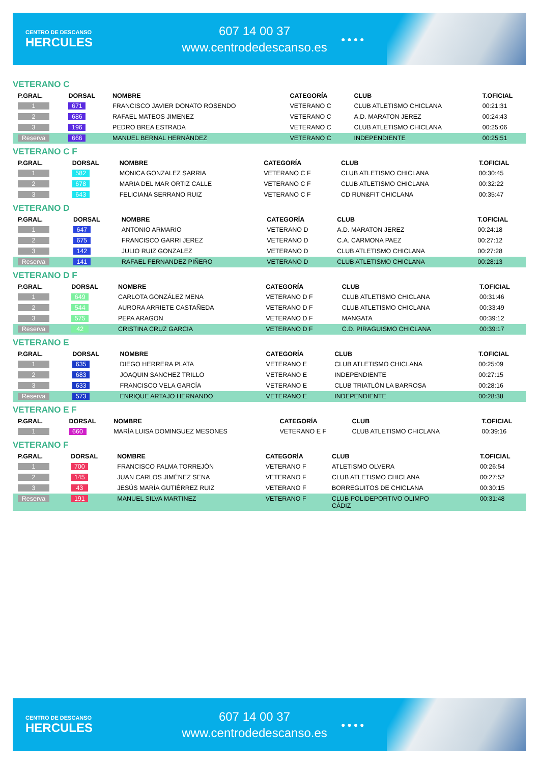CENTRO DE DESCANSO
HERCULES
607 14 00 37
www.centrodedescanso.es
● ● ● ●
VETERANO C
| P.GRAL. | DORSAL | NOMBRE | CATEGORÍA | CLUB | T.OFICIAL |
| --- | --- | --- | --- | --- | --- |
| 1 | 671 | FRANCISCO JAVIER DONATO ROSENDO | VETERANO C | CLUB ATLETISMO CHICLANA | 00:21:31 |
| 2 | 686 | RAFAEL MATEOS JIMENEZ | VETERANO C | A.D. MARATON JEREZ | 00:24:43 |
| 3 | 196 | PEDRO BREA ESTRADA | VETERANO C | CLUB ATLETISMO CHICLANA | 00:25:06 |
| Reserva | 666 | MANUEL BERNAL HERNÁNDEZ | VETERANO C | INDEPENDIENTE | 00:25:51 |
VETERANO C F
| P.GRAL. | DORSAL | NOMBRE | CATEGORÍA | CLUB | T.OFICIAL |
| --- | --- | --- | --- | --- | --- |
| 1 | 582 | MONICA GONZALEZ SARRIA | VETERANO C F | CLUB ATLETISMO CHICLANA | 00:30:45 |
| 2 | 678 | MARIA DEL MAR ORTIZ CALLE | VETERANO C F | CLUB ATLETISMO CHICLANA | 00:32:22 |
| 3 | 643 | FELICIANA SERRANO RUIZ | VETERANO C F | CD RUN&FIT CHICLANA | 00:35:47 |
VETERANO D
| P.GRAL. | DORSAL | NOMBRE | CATEGORÍA | CLUB | T.OFICIAL |
| --- | --- | --- | --- | --- | --- |
| 1 | 647 | ANTONIO ARMARIO | VETERANO D | A.D. MARATON JEREZ | 00:24:18 |
| 2 | 675 | FRANCISCO GARRI JEREZ | VETERANO D | C.A. CARMONA PAEZ | 00:27:12 |
| 3 | 142 | JULIO RUIZ GONZALEZ | VETERANO D | CLUB ATLETISMO CHICLANA | 00:27:28 |
| Reserva | 141 | RAFAEL FERNANDEZ PIÑERO | VETERANO D | CLUB ATLETISMO CHICLANA | 00:28:13 |
VETERANO D F
| P.GRAL. | DORSAL | NOMBRE | CATEGORÍA | CLUB | T.OFICIAL |
| --- | --- | --- | --- | --- | --- |
| 1 | 649 | CARLOTA GONZÁLEZ MENA | VETERANO D F | CLUB ATLETISMO CHICLANA | 00:31:46 |
| 2 | 544 | AURORA ARRIETE CASTAÑEDA | VETERANO D F | CLUB ATLETISMO CHICLANA | 00:33:49 |
| 3 | 575 | PEPA ARAGON | VETERANO D F | MANGATA | 00:39:12 |
| Reserva | 42 | CRISTINA CRUZ GARCIA | VETERANO D F | C.D. PIRAGUISMO CHICLANA | 00:39:17 |
VETERANO E
| P.GRAL. | DORSAL | NOMBRE | CATEGORÍA | CLUB | T.OFICIAL |
| --- | --- | --- | --- | --- | --- |
| 1 | 635 | DIEGO HERRERA PLATA | VETERANO E | CLUB ATLETISMO CHICLANA | 00:25:09 |
| 2 | 683 | JOAQUIN SANCHEZ TRILLO | VETERANO E | INDEPENDIENTE | 00:27:15 |
| 3 | 633 | FRANCISCO VELA GARCÍA | VETERANO E | CLUB TRIATLÓN LA BARROSA | 00:28:16 |
| Reserva | 573 | ENRIQUE ARTAJO HERNANDO | VETERANO E | INDEPENDIENTE | 00:28:38 |
VETERANO E F
| P.GRAL. | DORSAL | NOMBRE | CATEGORÍA | CLUB | T.OFICIAL |
| --- | --- | --- | --- | --- | --- |
| 1 | 660 | MARÍA LUISA DOMINGUEZ MESONES | VETERANO E F | CLUB ATLETISMO CHICLANA | 00:39:16 |
VETERANO F
| P.GRAL. | DORSAL | NOMBRE | CATEGORÍA | CLUB | T.OFICIAL |
| --- | --- | --- | --- | --- | --- |
| 1 | 700 | FRANCISCO PALMA TORREJÓN | VETERANO F | ATLETISMO OLVERA | 00:26:54 |
| 2 | 145 | JUAN CARLOS JIMÉNEZ SENA | VETERANO F | CLUB ATLETISMO CHICLANA | 00:27:52 |
| 3 | 43 | JESÚS MARÍA GUTIÉRREZ RUIZ | VETERANO F | BORREGUITOS DE CHICLANA | 00:30:15 |
| Reserva | 191 | MANUEL SILVA MARTINEZ | VETERANO F | CLUB POLIDEPORTIVO OLIMPO CÁDIZ | 00:31:48 |
CENTRO DE DESCANSO
HERCULES
607 14 00 37
www.centrodedescanso.es
● ● ● ●